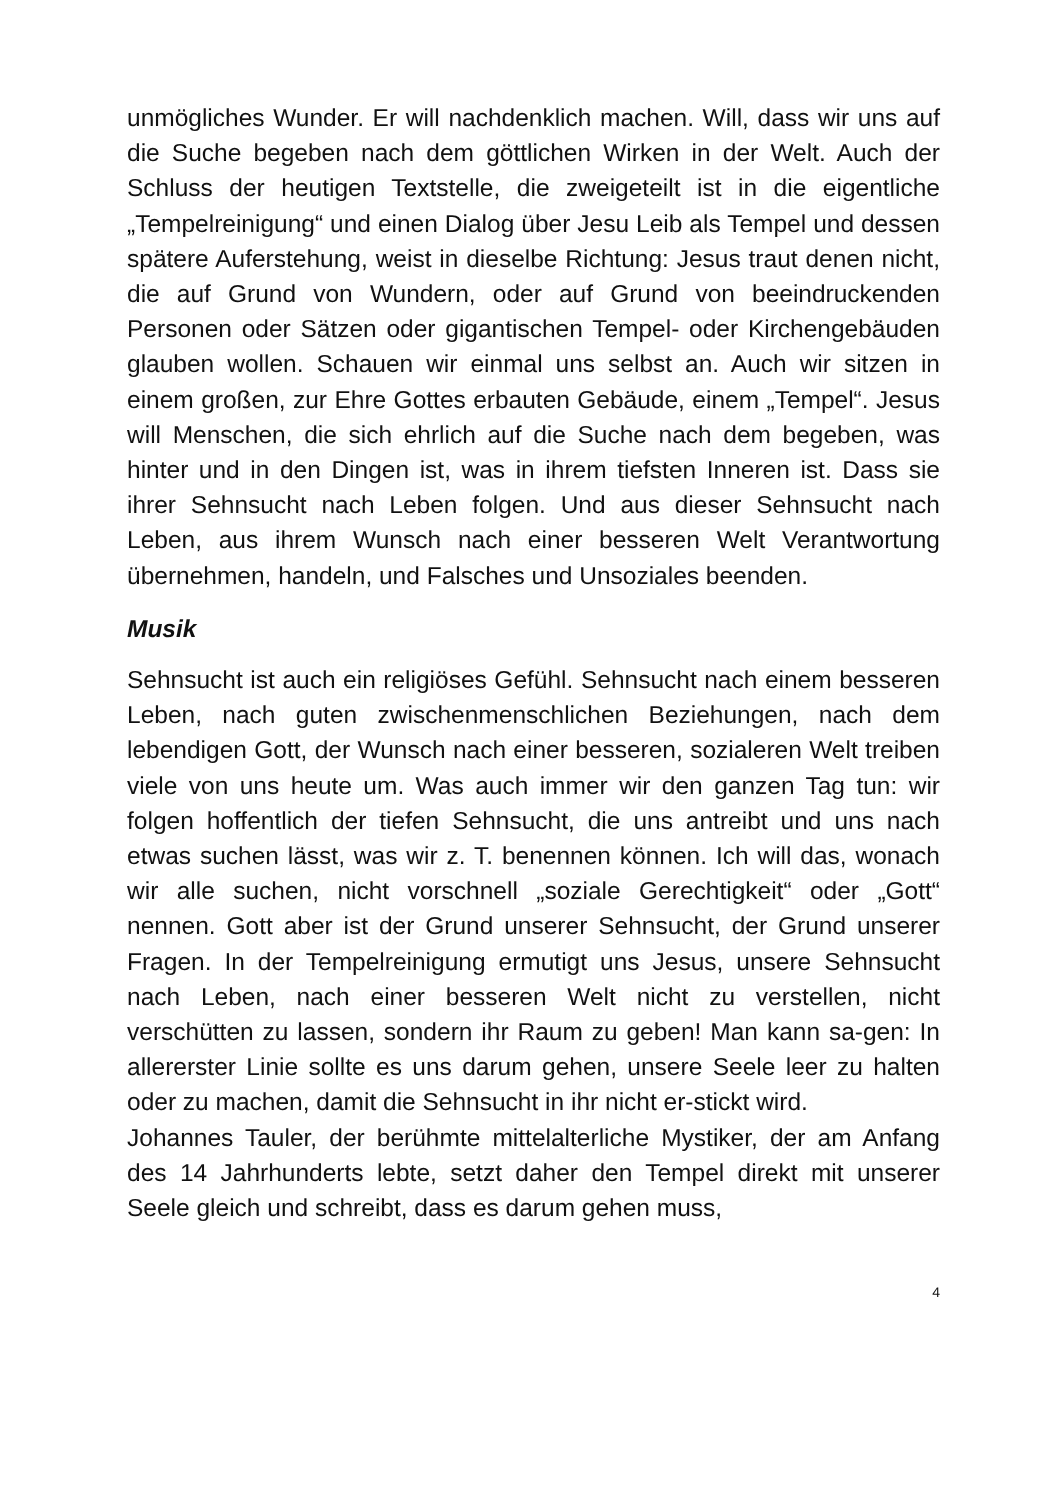unmögliches Wunder. Er will nachdenklich machen. Will, dass wir uns auf die Suche begeben nach dem göttlichen Wirken in der Welt. Auch der Schluss der heutigen Textstelle, die zweigeteilt ist in die eigentliche „Tempelreinigung“ und einen Dialog über Jesu Leib als Tempel und dessen spätere Auferstehung, weist in dieselbe Richtung: Jesus traut denen nicht, die auf Grund von Wundern, oder auf Grund von beeindruckenden Personen oder Sätzen oder gigantischen Tempel- oder Kirchengebäuden glauben wollen. Schauen wir einmal uns selbst an. Auch wir sitzen in einem großen, zur Ehre Gottes erbauten Gebäude, einem „Tempel“. Jesus will Menschen, die sich ehrlich auf die Suche nach dem begeben, was hinter und in den Dingen ist, was in ihrem tiefsten Inneren ist. Dass sie ihrer Sehnsucht nach Leben folgen. Und aus dieser Sehnsucht nach Leben, aus ihrem Wunsch nach einer besseren Welt Verantwortung übernehmen, handeln, und Falsches und Unsoziales beenden.
Musik
Sehnsucht ist auch ein religiöses Gefühl. Sehnsucht nach einem besseren Leben, nach guten zwischenmenschlichen Beziehungen, nach dem lebendigen Gott, der Wunsch nach einer besseren, sozialeren Welt treiben viele von uns heute um. Was auch immer wir den ganzen Tag tun: wir folgen hoffentlich der tiefen Sehnsucht, die uns antreibt und uns nach etwas suchen lässt, was wir z. T. benennen können. Ich will das, wonach wir alle suchen, nicht vorschnell „soziale Gerechtigkeit“ oder „Gott“ nennen. Gott aber ist der Grund unserer Sehnsucht, der Grund unserer Fragen. In der Tempelreinigung ermutigt uns Jesus, unsere Sehnsucht nach Leben, nach einer besseren Welt nicht zu verstellen, nicht verschütten zu lassen, sondern ihr Raum zu geben! Man kann sa-gen: In allererster Linie sollte es uns darum gehen, unsere Seele leer zu halten oder zu machen, damit die Sehnsucht in ihr nicht er-stickt wird.
Johannes Tauler, der berühmte mittelalterliche Mystiker, der am Anfang des 14 Jahrhunderts lebte, setzt daher den Tempel direkt mit unserer Seele gleich und schreibt, dass es darum gehen muss,
4